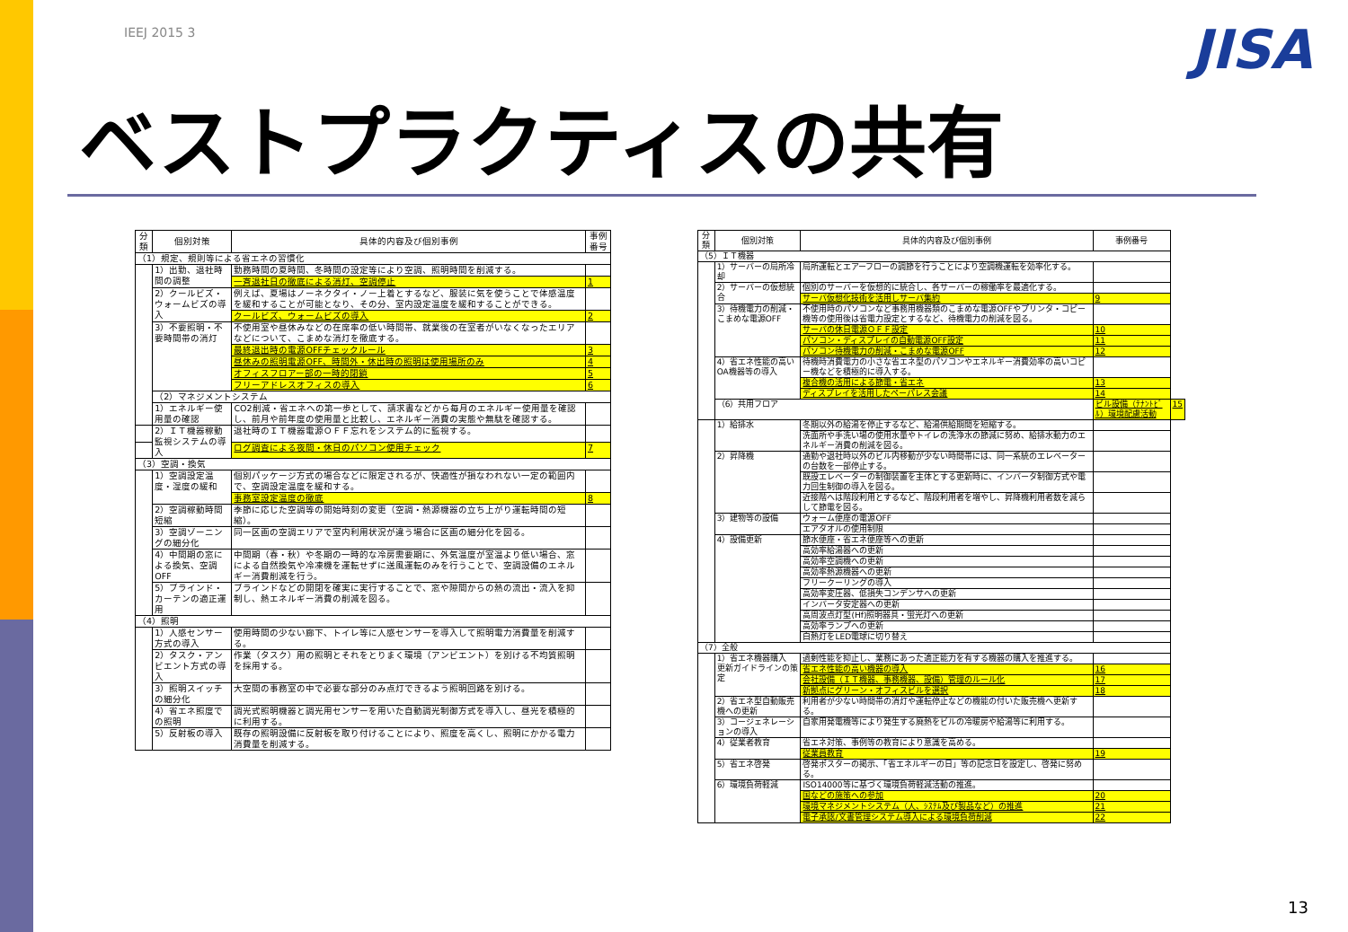IEEJ 2015 3 JISA
ベストプラクティスの共有
| 分類 | 個別対策 | 具体的内容及び個別事例 | 事例番号 |
| --- | --- | --- | --- |
| （1）規定、規則等による省エネの習慣化 | | | |
| | 1）出勤、退社時間の調整 | 勤務時間の夏時間、冬時間の設定等により空調、照明時間を削減する。 | |
| | | 一斉退社日の徹底による消灯、空調停止 | 1 |
| | 2）クールビズ・ウォームビズの導入 | 例えば、夏場はノーネクタイ・ノー上着とするなど、服装に気を使うことで体感温度を緩和することが可能となり、その分、室内設定温度を緩和することができる。 | |
| | | クールビズ、ウォームビズの導入 | 2 |
| | 3）不要照明・不要時間帯の消灯 | 不使用室や昼休みなどの在席率の低い時間帯、就業後の在室者がいなくなったエリアなどについて、こまめな消灯を徹底する。 | |
| | | 最終退出時の電源OFFチェックルール | 3 |
| | | 昼休みの照明電源OFF、時間外・休出時の照明は使用場所のみ | 4 |
| | | オフィスフロアー部の一時的閉鎖 | 5 |
| | | フリーアドレスオフィスの導入 | 6 |
| | （2）マネジメントシステム | | |
| | 1）エネルギー使用量の確認 | CO2削減・省エネへの第一歩として、請求書などから毎月のエネルギー使用量を確認し、前月や前年度の使用量と比較し、エネルギー消費の実態や無駄を確認する。 | |
| | 2）ＩＴ機器稼動監視システムの導入 | 退社時のＩＴ機器電源ＯＦＦ忘れをシステム的に監視する。 | |
| | | ログ調査による夜間・休日のパソコン使用チェック | 7 |
| （3）空調・換気 | | | |
| | 1）空調設定温度・湿度の緩和 | 個別パッケージ方式の場合などに限定されるが、快適性が損なわれない一定の範囲内で、空調設定温度を緩和する。 | |
| | | 事務室設定温度の徹底 | 8 |
| | 2）空調稼動時間短縮 | 季節に応じた空調等の開始時刻の変更（空調・熱源機器の立ち上がり運転時間の短縮）。 | |
| | 3）空調ゾーニングの細分化 | 同一区画の空調エリアで室内利用状況が違う場合に区画の細分化を図る。 | |
| | 4）中間期の窓による換気、空調OFF | 中間期（春・秋）や冬期の一時的な冷房需要期に、外気温度が室温より低い場合、窓による自然換気や冷凍機を運転せずに送風運転のみを行うことで、空調設備のエネルギー消費削減を行う。 | |
| | 5）ブラインド・カーテンの適正運用 | ブラインドなどの開閉を確実に実行することで、窓や隙間からの熱の流出・流入を抑制し、熱エネルギー消費の削減を図る。 | |
| （4）照明 | | | |
| | 1）人感センサー方式の導入 | 使用時間の少ない廊下、トイレ等に人感センサーを導入して照明電力消費量を削減する。 | |
| | 2）タスク・アンビエント方式の導入 | 作業（タスク）用の照明とそれをとりまく環境（アンビエント）を別ける不均質照明を採用する。 | |
| | 3）照明スイッチの細分化 | 大空間の事務室の中で必要な部分のみ点灯できるよう照明回路を別ける。 | |
| | 4）省エネ照度での照明 | 調光式照明機器と調光用センサーを用いた自動調光制御方式を導入し、昼光を積極的に利用する。 | |
| | 5）反射板の導入 | 既存の照明設備に反射板を取り付けることにより、照度を高くし、照明にかかる電力消費量を削減する。 | |
| 分類 | 個別対策 | 具体的内容及び個別事例 | 事例番号 | |
| --- | --- | --- | --- | --- |
| （5）ＩＴ機器 | | | | |
| | 1）サーバーの局所冷却 | 局所運転とエアーフローの調節を行うことにより空調機運転を効率化する。 | | |
| | 2）サーバーの仮想統合 | 個別のサーバーを仮想的に統合し、各サーバーの稼働率を最適化する。 | | |
| | | サーバ仮想化技術を活用しサーバ集約 | 9 | |
| | 3）待機電力の削減・こまめな電源OFF | 不使用時のパソコンなど事務用機器類のこまめな電源OFFやプリンタ・コピー機等の使用後は省電力設定とするなど、待機電力の削減を図る。 | | |
| | | サーバの休日電源ＯＦＦ設定 | 10 | |
| | | パソコン・ディスプレイの自動電源OFF設定 | 11 | |
| | | パソコン待機電力の削減・こまめな電源OFF | 12 | |
| | 4）省エネ性能の高いOA機器等の導入 | 待機時消費電力の小さな省エネ型のパソコンやエネルギー消費効率の高いコピー機などを積極的に導入する。 | | |
| | | 複合機の活用による節電・省エネ | 13 | |
| | | ディスプレイを活用したペーパレス会議 | 14 | |
| | （6）共用フロア | | ビル設備（ﾃﾅﾝﾄﾋﾞﾙ）環境配慮活動 | 15 |
| | 1）給排水 | 冬期以外の給湯を停止するなど、給湯供給期間を短縮する。 | | |
| | | 洗面所や手洗い場の使用水量やトイレの洗浄水の節減に努め、給排水動力のエネルギー消費の削減を図る。 | | |
| | 2）昇降機 | 通勤や退社時以外のビル内移動が少ない時間帯には、同一系統のエレベーターの台数を一部停止する。 | | |
| | | 既設エレベーターの制御装置を主体とする更新時に、インバータ制御方式や電力回生制御の導入を図る。 | | |
| | | 近接階へは階段利用とするなど、階段利用者を増やし、昇降機利用者数を減らして節電を図る。 | | |
| | 3）建物等の設備 | ウォーム便座の電源OFF | | |
| | | エアタオルの使用制限 | | |
| | 4）設備更新 | 節水便座・省エネ便座等への更新 | | |
| | | 高効率給湯器への更新 | | |
| | | 高効率空調機への更新 | | |
| | | 高効率熱源機器への更新 | | |
| | | フリークーリングの導入 | | |
| | | 高効率変圧器、低損失コンデンサへの更新 | | |
| | | インバータ安定器への更新 | | |
| | | 高周波点灯型(Hf)照明器具・蛍光灯への更新 | | |
| | | 高効率ランプへの更新 | | |
| | | 白熱灯をLED電球に切り替え | | |
| （7）全般 | | | | |
| | 1）省エネ機器購入 更新ガイドラインの策定 | 過剰性能を抑止し、業務にあった適正能力を有する機器の購入を推進する。 | | |
| | | 省エネ性能の高い機器の導入 | 16 | |
| | | 会社設備（ＩＴ機器、事務機器、設備）管理のルール化 | 17 | |
| | | 新拠点にグリーン・オフィスビルを選択 | 18 | |
| | 2）省エネ型自動販売機への更新 | 利用者が少ない時間帯の消灯や運転停止などの機能の付いた販売機へ更新する。 | | |
| | 3）コージェネレーションの導入 | 自家用発電機等により発生する廃熱をビルの冷暖房や給湯等に利用する。 | | |
| | 4）従業者教育 | 省エネ対策、事例等の教育により意識を高める。 | | |
| | | 従業員教育 | 19 | |
| | 5）省エネ啓発 | 啓発ポスターの掲示、「省エネルギーの日」等の記念日を設定し、啓発に努める。 | | |
| | 6）環境負荷軽減 | ISO14000等に基づく環境負荷軽減活動の推進。 | | |
| | | 国などの施策への参加 | 20 | |
| | | 環境マネジメントシステム（人、ｼｽﾃﾑ及び製品など）の推進 | 21 | |
| | | 電子承認/文書管理システム導入による環境負荷削減 | 22 | |
13